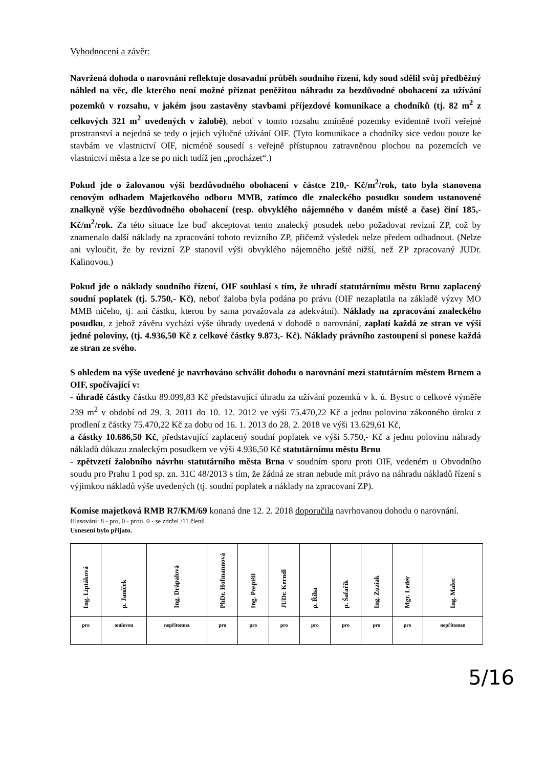Vyhodnocení a závěr:
Navržená dohoda o narovnání reflektuje dosavadní průběh soudního řízení, kdy soud sdělil svůj předběžný náhled na věc, dle kterého není možné přiznat peněžitou náhradu za bezdůvodné obohacení za užívání pozemků v rozsahu, v jakém jsou zastavěny stavbami příjezdové komunikace a chodníků (tj. 82 m<sup>2</sup> z celkových 321 m<sup>2</sup> uvedených v žalobě), neboť v tomto rozsahu zmíněné pozemky evidentně tvoří veřejné prostranství a nejedná se tedy o jejich výlučné užívání OIF. (Tyto komunikace a chodníky sice vedou pouze ke stavbám ve vlastnictví OIF, nicméně sousedí s veřejně přístupnou zatravněnou plochou na pozemcích ve vlastnictví města a lze se po nich tudíž jen „procházet“.)
Pokud jde o žalovanou výši bezdůvodného obohacení v částce 210,- Kč/m<sup>2</sup>/rok, tato byla stanovena cenovým odhadem Majetkového odboru MMB, zatímco dle znaleckého posudku soudem ustanovené znalkyně výše bezdůvodného obohacení (resp. obvyklého nájemného v daném místě a čase) činí 185,- Kč/m<sup>2</sup>/rok. Za této situace lze buď akceptovat tento znalecký posudek nebo požadovat revizní ZP, což by znamenalo další náklady na zpracování tohoto revizního ZP, přičemž výsledek nelze předem odhadnout. (Nelze ani vyloučit, že by revizní ZP stanovil výši obvyklého nájemného ještě nižší, než ZP zpracovaný JUDr. Kalinovou.)
Pokud jde o náklady soudního řízení, OIF souhlasí s tím, že uhradí statutárnímu městu Brnu zaplacený soudní poplatek (tj. 5.750,- Kč), neboť žaloba byla podána po právu (OIF nezaplatila na základě výzvy MO MMB ničeho, tj. ani částku, kterou by sama považovala za adekvátní). Náklady na zpracování znaleckého posudku, z jehož závěru vychází výše úhrady uvedená v dohodě o narovnání, zaplatí každá ze stran ve výši jedné poloviny, (tj. 4.936,50 Kč z celkové částky 9.873,- Kč). Náklady právního zastoupení si ponese každá ze stran ze svého.
S ohledem na výše uvedené je navrhováno schválit dohodu o narovnání mezi statutárním městem Brnem a OIF, spočívající v:
- úhradě částky částku 89.099,83 Kč představující úhradu za užívání pozemků v k. ú. Bystrc o celkové výměře 239 m<sup>2</sup> v období od 29. 3. 2011 do 10. 12. 2012 ve výši 75.470,22 Kč a jednu polovinu zákonného úroku z prodlení z částky 75.470,22 Kč za dobu od 16. 1. 2013 do 28. 2. 2018 ve výši 13.629,61 Kč,
a částky 10.686,50 Kč, představující zaplacený soudní poplatek ve výši 5.750,- Kč a jednu polovinu náhrady nákladů důkazu znaleckým posudkem ve výši 4.936,50 Kč statutárnímu městu Brnu
- zpětvzetí žalobního návrhu statutárního města Brna v soudním sporu proti OIF, vedeném u Obvodního soudu pro Prahu 1 pod sp. zn. 31C 48/2013 s tím, že žádná ze stran nebude mít právo na náhradu nákladů řízení s výjimkou nákladů výše uvedených (tj. soudní poplatek a náklady na zpracovaní ZP).
Komise majetková RMB R7/KM/69 konaná dne 12. 2. 2018 doporučila navrhovanou dohodu o narovnání.
Hlasování: 8 - pro, 0 - proti, 0 - se zdržel /11 členů
Usnesení bylo přijato.
| Ing. Liptáková | p. Janíček | Ing. Drápalová | PhDr. Hofmannová | Ing. Pospíšil | JUDr. Kerndl | p. Říha | p. Šafařík | Ing. Zuziak | Mgr. Leder | Ing. Malec |
| pro | omluven | nepřítomna | pro | pro | pro | pro | pro | pro | pro | nepřítomen |
5/16